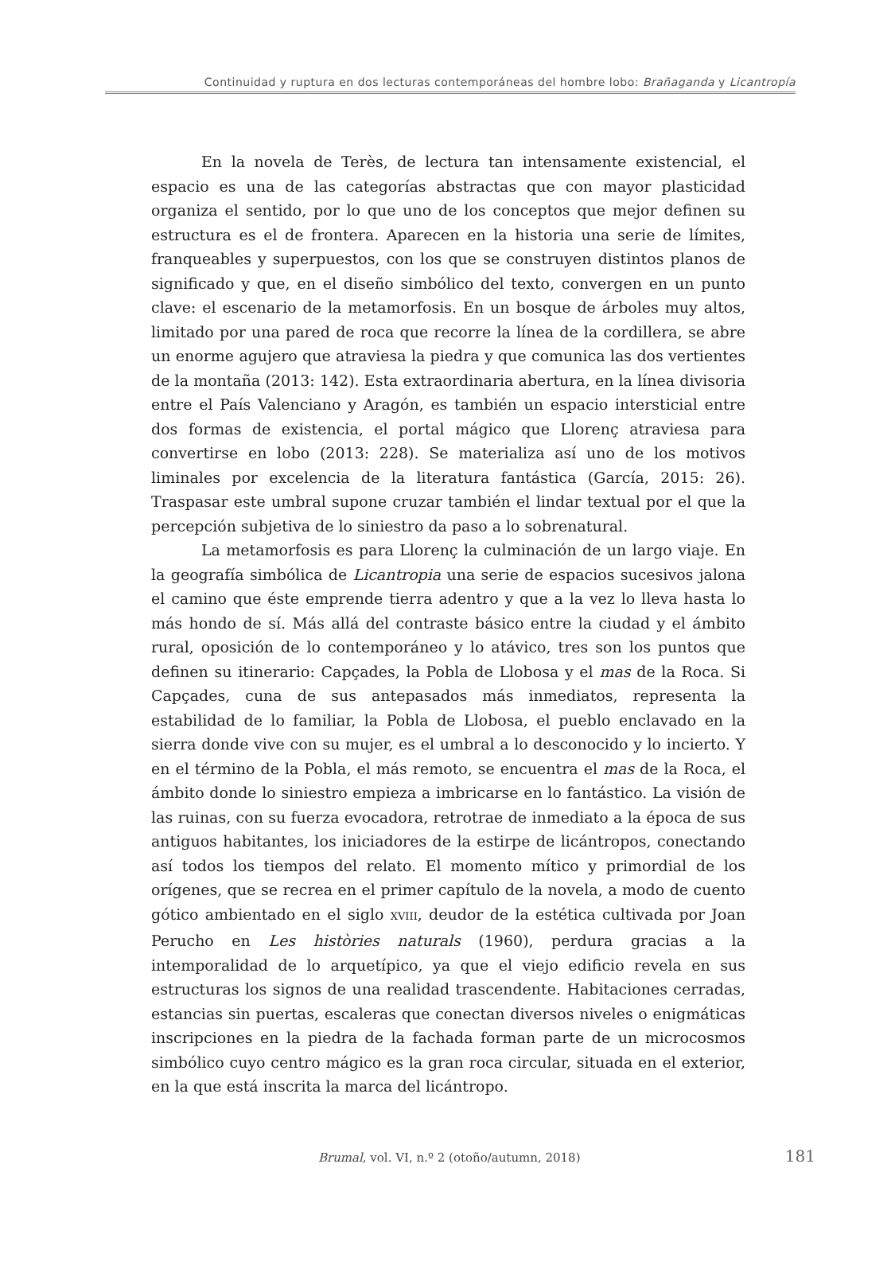Continuidad y ruptura en dos lecturas contemporáneas del hombre lobo: Brañaganda y Licantropía
En la novela de Terès, de lectura tan intensamente existencial, el espacio es una de las categorías abstractas que con mayor plasticidad organiza el sentido, por lo que uno de los conceptos que mejor definen su estructura es el de frontera. Aparecen en la historia una serie de límites, franqueables y superpuestos, con los que se construyen distintos planos de significado y que, en el diseño simbólico del texto, convergen en un punto clave: el escenario de la metamorfosis. En un bosque de árboles muy altos, limitado por una pared de roca que recorre la línea de la cordillera, se abre un enorme agujero que atraviesa la piedra y que comunica las dos vertientes de la montaña (2013: 142). Esta extraordinaria abertura, en la línea divisoria entre el País Valenciano y Aragón, es también un espacio intersticial entre dos formas de existencia, el portal mágico que Llorenç atraviesa para convertirse en lobo (2013: 228). Se materializa así uno de los motivos liminales por excelencia de la literatura fantástica (García, 2015: 26). Traspasar este umbral supone cruzar también el lindar textual por el que la percepción subjetiva de lo siniestro da paso a lo sobrenatural.
La metamorfosis es para Llorenç la culminación de un largo viaje. En la geografía simbólica de Licantropia una serie de espacios sucesivos jalona el camino que éste emprende tierra adentro y que a la vez lo lleva hasta lo más hondo de sí. Más allá del contraste básico entre la ciudad y el ámbito rural, oposición de lo contemporáneo y lo atávico, tres son los puntos que definen su itinerario: Capçades, la Pobla de Llobosa y el mas de la Roca. Si Capçades, cuna de sus antepasados más inmediatos, representa la estabilidad de lo familiar, la Pobla de Llobosa, el pueblo enclavado en la sierra donde vive con su mujer, es el umbral a lo desconocido y lo incierto. Y en el término de la Pobla, el más remoto, se encuentra el mas de la Roca, el ámbito donde lo siniestro empieza a imbricarse en lo fantástico. La visión de las ruinas, con su fuerza evocadora, retrotrae de inmediato a la época de sus antiguos habitantes, los iniciadores de la estirpe de licántropos, conectando así todos los tiempos del relato. El momento mítico y primordial de los orígenes, que se recrea en el primer capítulo de la novela, a modo de cuento gótico ambientado en el siglo XVIII, deudor de la estética cultivada por Joan Perucho en Les històries naturals (1960), perdura gracias a la intemporalidad de lo arquetípico, ya que el viejo edificio revela en sus estructuras los signos de una realidad trascendente. Habitaciones cerradas, estancias sin puertas, escaleras que conectan diversos niveles o enigmáticas inscripciones en la piedra de la fachada forman parte de un microcosmos simbólico cuyo centro mágico es la gran roca circular, situada en el exterior, en la que está inscrita la marca del licántropo.
Brumal, vol. VI, n.º 2 (otoño/autumn, 2018) 181